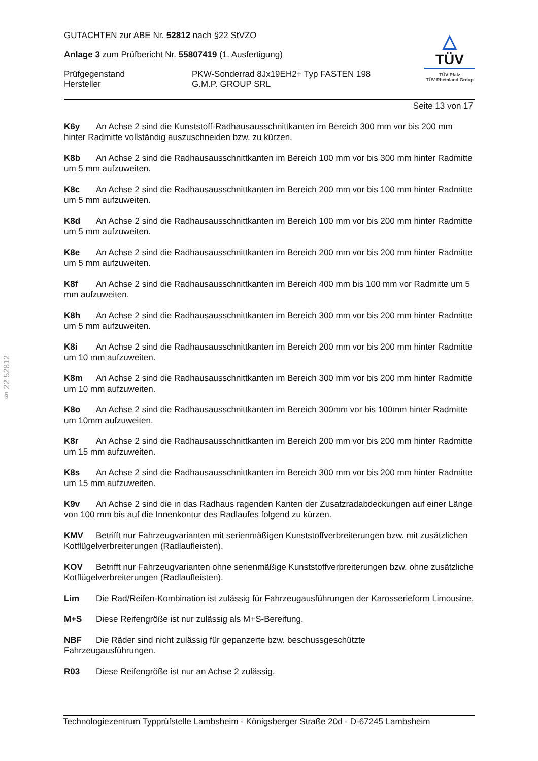§ 22 52812
GUTACHTEN zur ABE Nr. 52812 nach §22 StVZO
Anlage 3 zum Prüfbericht Nr. 55807419 (1. Ausfertigung)
Prüfgegenstand
Hersteller
PKW-Sonderrad 8Jx19EH2+ Typ FASTEN 198
G.M.P. GROUP SRL
△
TÜV
TÜV Pfalz
TÜV Rheinland Group
Seite 13 von 17
K6y An Achse 2 sind die Kunststoff-Radhausausschnittkanten im Bereich 300 mm vor bis 200 mm hinter Radmitte vollständig auszuschneiden bzw. zu kürzen.
K8b An Achse 2 sind die Radhausausschnittkanten im Bereich 100 mm vor bis 300 mm hinter Radmitte um 5 mm aufzuweiten.
K8c An Achse 2 sind die Radhausausschnittkanten im Bereich 200 mm vor bis 100 mm hinter Radmitte um 5 mm aufzuweiten.
K8d An Achse 2 sind die Radhausausschnittkanten im Bereich 100 mm vor bis 200 mm hinter Radmitte um 5 mm aufzuweiten.
K8e An Achse 2 sind die Radhausausschnittkanten im Bereich 200 mm vor bis 200 mm hinter Radmitte um 5 mm aufzuweiten.
K8f An Achse 2 sind die Radhausausschnittkanten im Bereich 400 mm bis 100 mm vor Radmitte um 5 mm aufzuweiten.
K8h An Achse 2 sind die Radhausausschnittkanten im Bereich 300 mm vor bis 200 mm hinter Radmitte um 5 mm aufzuweiten.
K8i An Achse 2 sind die Radhausausschnittkanten im Bereich 200 mm vor bis 200 mm hinter Radmitte um 10 mm aufzuweiten.
K8m An Achse 2 sind die Radhausausschnittkanten im Bereich 300 mm vor bis 200 mm hinter Radmitte um 10 mm aufzuweiten.
K8o An Achse 2 sind die Radhausausschnittkanten im Bereich 300mm vor bis 100mm hinter Radmitte um 10mm aufzuweiten.
K8r An Achse 2 sind die Radhausausschnittkanten im Bereich 200 mm vor bis 200 mm hinter Radmitte um 15 mm aufzuweiten.
K8s An Achse 2 sind die Radhausausschnittkanten im Bereich 300 mm vor bis 200 mm hinter Radmitte um 15 mm aufzuweiten.
K9v An Achse 2 sind die in das Radhaus ragenden Kanten der Zusatzradabdeckungen auf einer Länge von 100 mm bis auf die Innenkontur des Radlaufes folgend zu kürzen.
KMV Betrifft nur Fahrzeugvarianten mit serienmäßigen Kunststoffverbreiterungen bzw. mit zusätzlichen Kotflügelverbreiterungen (Radlaufleisten).
KOV Betrifft nur Fahrzeugvarianten ohne serienmäßige Kunststoffverbreiterungen bzw. ohne zusätzliche Kotflügelverbreiterungen (Radlaufleisten).
Lim Die Rad/Reifen-Kombination ist zulässig für Fahrzeugausführungen der Karosserieform Limousine.
M+S Diese Reifengröße ist nur zulässig als M+S-Bereifung.
NBF Die Räder sind nicht zulässig für gepanzerte bzw. beschussgeschützte
Fahrzeugausführungen.
R03 Diese Reifengröße ist nur an Achse 2 zulässig.
Technologiezentrum Typprüfstelle Lambsheim - Königsberger Straße 20d - D-67245 Lambsheim